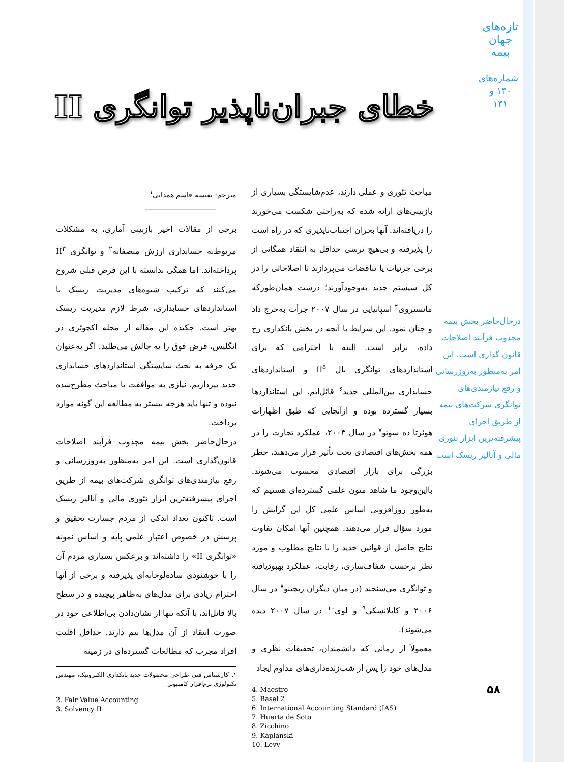تازه‌های جهان بیمه
شماره‌های ۱۴۰ و ۱۴۱
خطای جبران‌ناپذیر توانگری II
مترجم: نفیسه قاسم همدانی<sup>۱</sup>
برخی از مقالات اخیر بازبینی آماری، به مشکلات مربوط‌به حسابداری ارزش منصفانه<sup>۲</sup> و توانگری II<sup>۳</sup> پرداخته‌اند. اما همگی ندانسته با این فرض قبلی شروع می‌کنند که ترکیب شیوه‌های مدیریت ریسک با استانداردهای حسابداری، شرط لازم مدیریت ریسک بهتر است. چکیده این مقاله از مجله اکچوئری در انگلیس، فرض فوق را به چالش می‌طلبد. اگر به‌عنوان یک حرفه به بحث شایستگی استانداردهای حسابداری جدید بپردازیم، نیازی به موافقت با مباحث مطرح‌شده نبوده و تنها باید هرچه بیشتر به مطالعه این گونه موارد پرداخت.
درحال‌حاضر بخش بیمه مجذوب فرآیند اصلاحات قانون‌گذاری است. این امر به‌منظور به‌روزرسانی و رفع نیازمندی‌های توانگری شرکت‌های بیمه از طریق اجرای پیشرفته‌ترین ابزار تئوری مالی و آنالیز ریسک است. تاکنون تعداد اندکی از مردم جسارت تحقیق و پرسش در خصوص اعتبار علمی پایه و اساس نمونه «توانگری II» را داشته‌اند و برعکس بسیاری مردم آن را با خوشنودی ساده‌لوحانه‌ای پذیرفته و برخی از آنها احترام زیادی برای مدل‌های به‌ظاهر پیچیده و در سطح بالا قائل‌اند، با آنکه تنها از نشان‌دادن بی‌اطلاعی خود در صورت انتقاد از آن مدل‌ها بیم دارند. حداقل اقلیت افراد مجرب که مطالعات گسترده‌ای در زمینه
۱. کارشناس فنی طراحی محصولات جدید بانکداری الکترونیک، مهندس تکنولوژی نرم‌افزار کامپیوتر
2. Fair Value Accounting
3. Solvency II
مباحث تئوری و عملی دارند، عدم‌شایستگی بسیاری از بازبینی‌های ارائه شده که به‌راحتی شکست می‌خورند را دریافته‌اند. آنها بحران اجتناب‌ناپذیری که در راه است را پذیرفته و بی‌هیچ ترسی حداقل به انتقاد همگانی از برخی جزئیات یا تناقضات می‌پردازند تا اصلاحاتی را در کل سیستم جدید به‌وجودآورند؛ درست همان‌طورکه مائستروی<sup>۴</sup> اسپانیایی در سال ۲۰۰۷ جرأت به‌خرج داد و چنان نمود. این شرایط با آنچه در بخش بانکداری رخ داده، برابر است. البته با احترامی که برای استانداردهای توانگری بال II<sup>۵</sup> و استانداردهای حسابداری بین‌المللی جدید<sup>۶</sup> قائل‌ایم، این استانداردها بسیار گسترده بوده و ازآنجایی که طبق اظهارات هوئرتا ده سوتو<sup>۷</sup> در سال ۲۰۰۳، عملکرد تجارت را در همه بخش‌های اقتصادی تحت تأثیر قرار می‌دهند، خطر بزرگی برای بازار اقتصادی محسوب می‌شوند. بااین‌وجود ما شاهد متون علمی گسترده‌ای هستیم که به‌طور روزافزونی اساس علمی کل این گرایش را مورد سؤال قرار می‌دهند. همچنین آنها امکان تفاوت نتایج حاصل از قوانین جدید را با نتایج مطلوب و مورد نظر برحسب شفاف‌سازی، رقابت، عملکرد بهبودیافته و توانگری می‌سنجند (در میان دیگران زیچینو<sup>۸</sup> در سال ۲۰۰۶ و کاپلانسکی<sup>۹</sup> و لوی<sup>۱۰</sup> در سال ۲۰۰۷ دیده می‌شوند).
معمولاً از زمانی که دانشمندان، تحقیقات نظری و مدل‌های خود را پس از شب‌زنده‌داری‌های مداوم ایجاد
4. Maestro
5. Basel 2
6. International Accounting Standard (IAS)
7. Huerta de Soto
8. Zicchino
9. Kaplanski
10. Levy
درحال‌حاضر بخش بیمه مجذوب فرآیند اصلاحات قانون گذاری است. این امر به‌منظور به‌روزرسانی و رفع نیازمندی‌های توانگری شرکت‌های بیمه از طریق اجرای پیشرفته‌ترین ابزار تئوری مالی و آنالیز ریسک است
۵۸